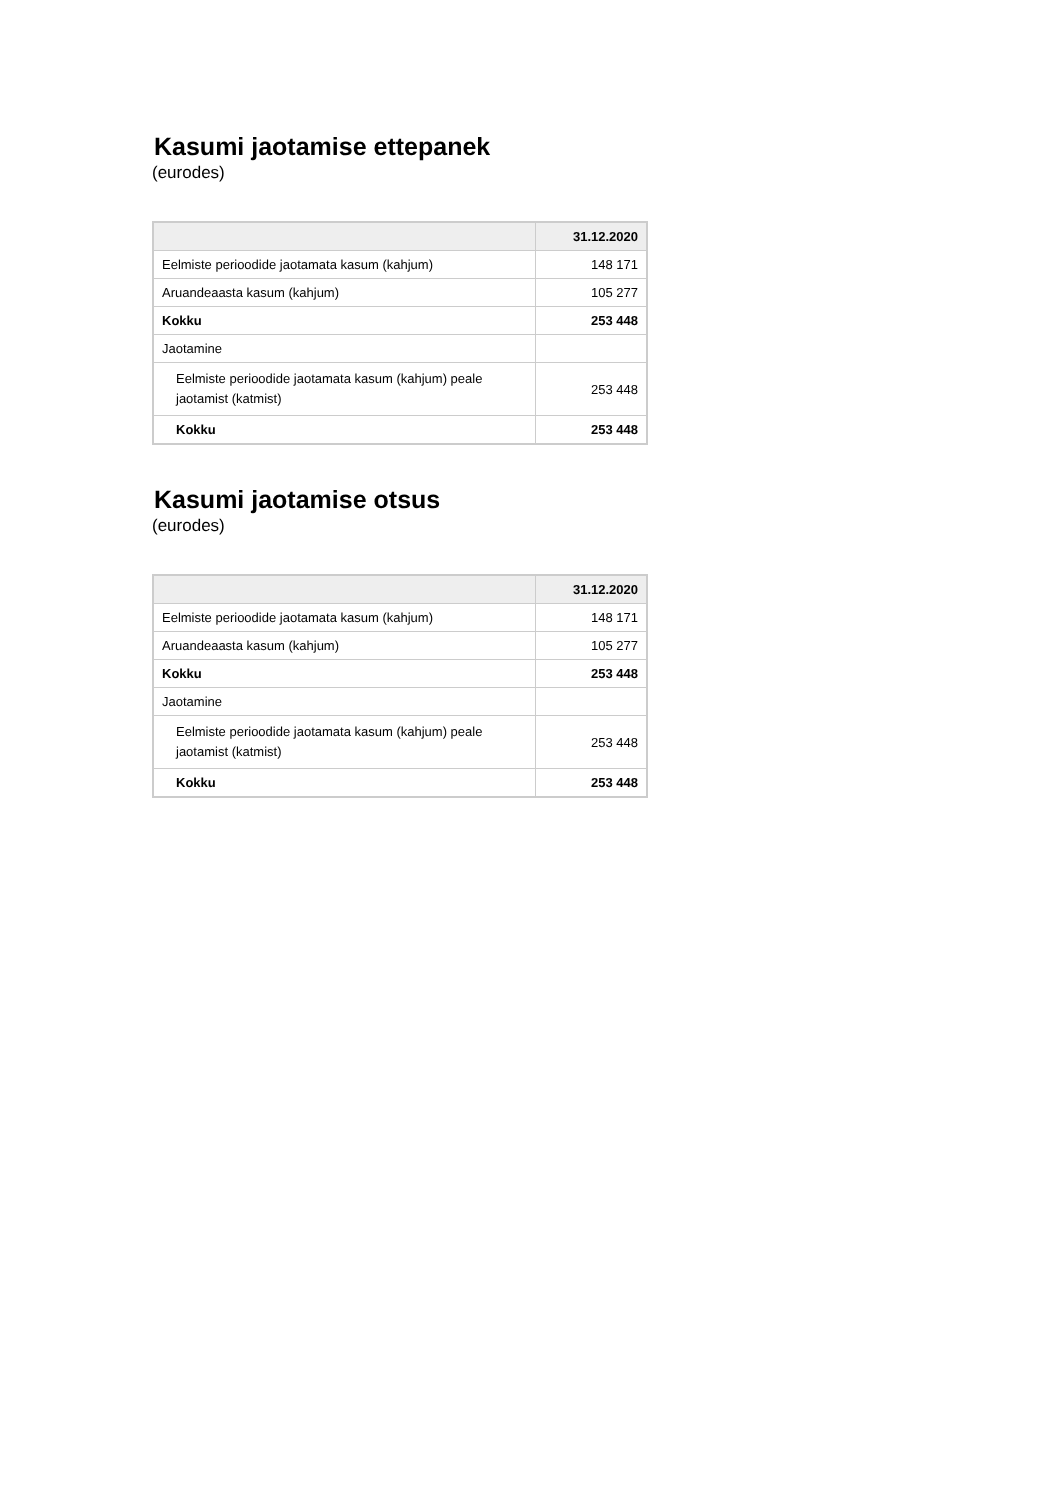Kasumi jaotamise ettepanek
(eurodes)
| | 31.12.2020 |
| --- | --- |
| Eelmiste perioodide jaotamata kasum (kahjum) | 148 171 |
| Aruandeaasta kasum (kahjum) | 105 277 |
| Kokku | 253 448 |
| Jaotamine | |
| Eelmiste perioodide jaotamata kasum (kahjum) peale jaotamist (katmist) | 253 448 |
| Kokku | 253 448 |
Kasumi jaotamise otsus
(eurodes)
| | 31.12.2020 |
| --- | --- |
| Eelmiste perioodide jaotamata kasum (kahjum) | 148 171 |
| Aruandeaasta kasum (kahjum) | 105 277 |
| Kokku | 253 448 |
| Jaotamine | |
| Eelmiste perioodide jaotamata kasum (kahjum) peale jaotamist (katmist) | 253 448 |
| Kokku | 253 448 |